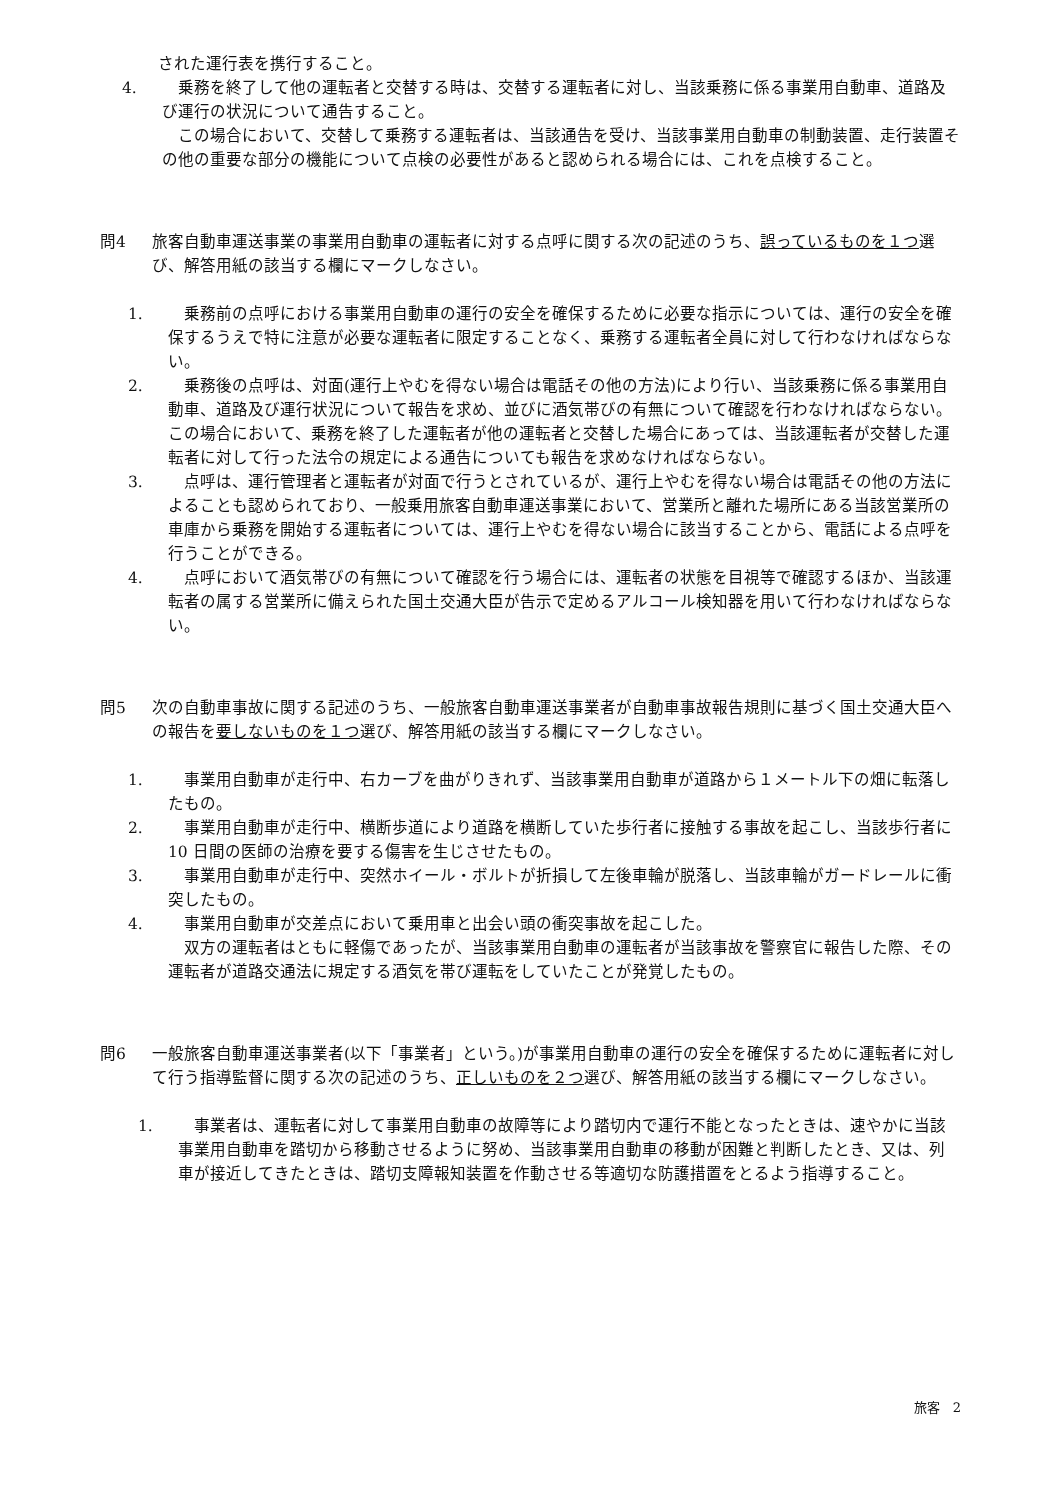された運行表を携行すること。
4.　乗務を終了して他の運転者と交替する時は、交替する運転者に対し、当該乗務に係る事業用自動車、道路及び運行の状況について通告すること。
　この場合において、交替して乗務する運転者は、当該通告を受け、当該事業用自動車の制動装置、走行装置その他の重要な部分の機能について点検の必要性があると認められる場合には、これを点検すること。
問4 旅客自動車運送事業の事業用自動車の運転者に対する点呼に関する次の記述のうち、誤っているものを１つ選び、解答用紙の該当する欄にマークしなさい。
1.　乗務前の点呼における事業用自動車の運行の安全を確保するために必要な指示については、運行の安全を確保するうえで特に注意が必要な運転者に限定することなく、乗務する運転者全員に対して行わなければならない。
2.　乗務後の点呼は、対面(運行上やむを得ない場合は電話その他の方法)により行い、当該乗務に係る事業用自動車、道路及び運行状況について報告を求め、並びに酒気帯びの有無について確認を行わなければならない。この場合において、乗務を終了した運転者が他の運転者と交替した場合にあっては、当該運転者が交替した運転者に対して行った法令の規定による通告についても報告を求めなければならない。
3.　点呼は、運行管理者と運転者が対面で行うとされているが、運行上やむを得ない場合は電話その他の方法によることも認められており、一般乗用旅客自動車運送事業において、営業所と離れた場所にある当該営業所の車庫から乗務を開始する運転者については、運行上やむを得ない場合に該当することから、電話による点呼を行うことができる。
4.　点呼において酒気帯びの有無について確認を行う場合には、運転者の状態を目視等で確認するほか、当該運転者の属する営業所に備えられた国土交通大臣が告示で定めるアルコール検知器を用いて行わなければならない。
問5 次の自動車事故に関する記述のうち、一般旅客自動車運送事業者が自動車事故報告規則に基づく国土交通大臣への報告を要しないものを１つ選び、解答用紙の該当する欄にマークしなさい。
1.　事業用自動車が走行中、右カーブを曲がりきれず、当該事業用自動車が道路から１メートル下の畑に転落したもの。
2.　事業用自動車が走行中、横断歩道により道路を横断していた歩行者に接触する事故を起こし、当該歩行者に 10 日間の医師の治療を要する傷害を生じさせたもの。
3.　事業用自動車が走行中、突然ホイール・ボルトが折損して左後車輪が脱落し、当該車輪がガードレールに衝突したもの。
4.　事業用自動車が交差点において乗用車と出会い頭の衝突事故を起こした。
　双方の運転者はともに軽傷であったが、当該事業用自動車の運転者が当該事故を警察官に報告した際、その運転者が道路交通法に規定する酒気を帯び運転をしていたことが発覚したもの。
問6 一般旅客自動車運送事業者(以下「事業者」という。)が事業用自動車の運行の安全を確保するために運転者に対して行う指導監督に関する次の記述のうち、正しいものを２つ選び、解答用紙の該当する欄にマークしなさい。
1.　事業者は、運転者に対して事業用自動車の故障等により踏切内で運行不能となったときは、速やかに当該事業用自動車を踏切から移動させるように努め、当該事業用自動車の移動が困難と判断したとき、又は、列車が接近してきたときは、踏切支障報知装置を作動させる等適切な防護措置をとるよう指導すること。
旅客　2